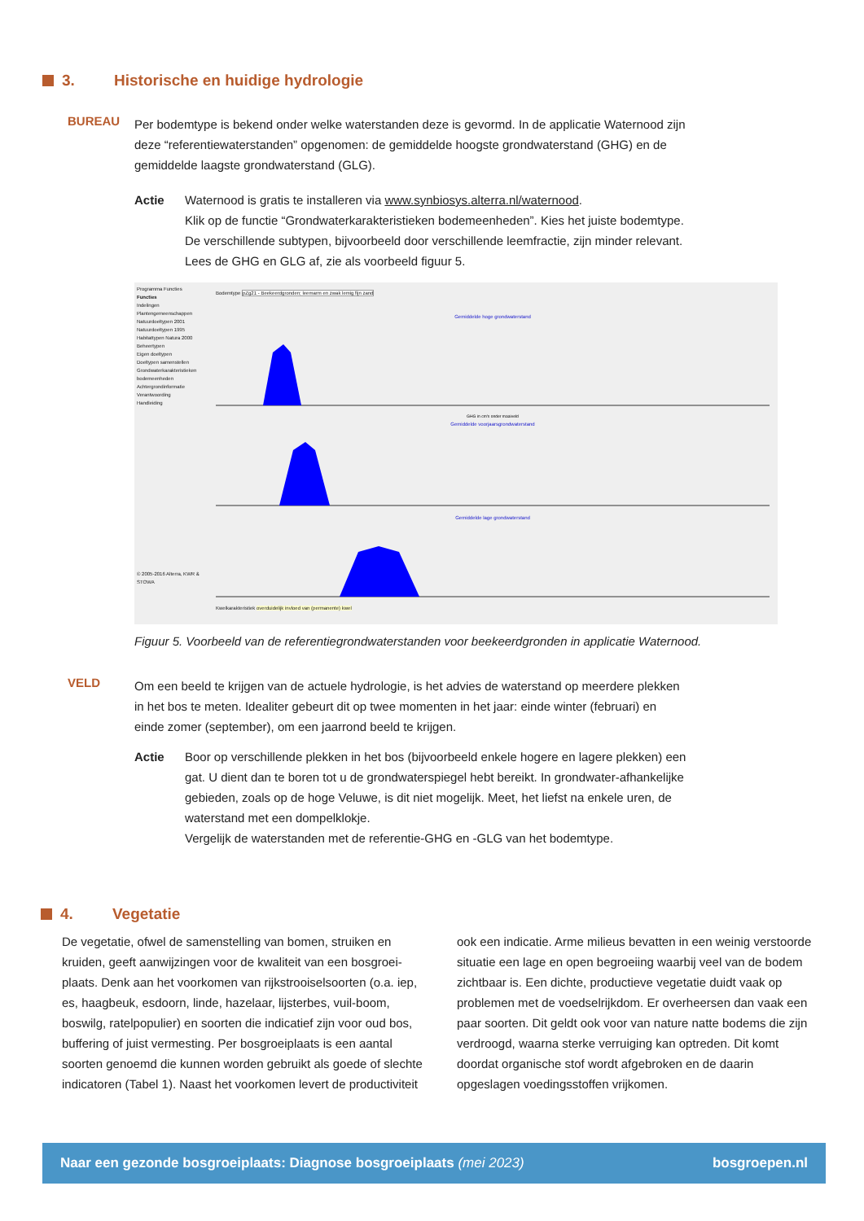3. Historische en huidige hydrologie
BUREAU
Per bodemtype is bekend onder welke waterstanden deze is gevormd. In de applicatie Waternood zijn deze “referentiewaterstanden” opgenomen: de gemiddelde hoogste grondwaterstand (GHG) en de gemiddelde laagste grondwaterstand (GLG).
Actie Waternood is gratis te installeren via www.synbiosys.alterra.nl/waternood.
Klik op de functie “Grondwaterkarakteristieken bodemeenheden”. Kies het juiste bodemtype. De verschillende subtypen, bijvoorbeeld door verschillende leemfractie, zijn minder relevant. Lees de GHG en GLG af, zie als voorbeeld figuur 5.
Programma Functies
Functies
Indelingen
Plantengemeenschappen
Natuurdoeltypen 2001
Natuurdoeltypen 1995
Habitattypen Natura 2000
Beheertypen
Eigen doeltypen
Doeltypen samenstellen
Grondwaterkarakteristieken bodemeenheden
Achtergrondinformatie
Verantwoording
Handleiding
© 2005-2016 Alterra, KWR & STOWA
Bodemtype pZg21 - Beekeerdgronden; leemarm en zwak lemig fijn zand
Gemiddelde hoge grondwaterstand
GHG in cm's onder maaiveld
Gemiddelde voorjaarsgrondwaterstand
Gemiddelde lage grondwaterstand
Kwelkarakteristiek overduidelijk invloed van (permanente) kwel
Figuur 5. Voorbeeld van de referentiegrondwaterstanden voor beekeerdgronden in applicatie Waternood.
VELD
Om een beeld te krijgen van de actuele hydrologie, is het advies de waterstand op meerdere plekken in het bos te meten. Idealiter gebeurt dit op twee momenten in het jaar: einde winter (februari) en einde zomer (september), om een jaarrond beeld te krijgen.
Actie Boor op verschillende plekken in het bos (bijvoorbeeld enkele hogere en lagere plekken) een gat. U dient dan te boren tot u de grondwaterspiegel hebt bereikt. In grondwater-afhankelijke gebieden, zoals op de hoge Veluwe, is dit niet mogelijk. Meet, het liefst na enkele uren, de waterstand met een dompelklokje.
Vergelijk de waterstanden met de referentie-GHG en -GLG van het bodemtype.
4. Vegetatie
De vegetatie, ofwel de samenstelling van bomen, struiken en kruiden, geeft aanwijzingen voor de kwaliteit van een bosgroei-plaats. Denk aan het voorkomen van rijkstrooiselsoorten (o.a. iep, es, haagbeuk, esdoorn, linde, hazelaar, lijsterbes, vuil-boom, boswilg, ratelpopulier) en soorten die indicatief zijn voor oud bos, buffering of juist vermesting. Per bosgroeiplaats is een aantal soorten genoemd die kunnen worden gebruikt als goede of slechte indicatoren (Tabel 1). Naast het voorkomen levert de productiviteit ook een indicatie. Arme milieus bevatten in een weinig verstoorde situatie een lage en open begroeiing waarbij veel van de bodem zichtbaar is. Een dichte, productieve vegetatie duidt vaak op problemen met de voedselrijkdom. Er overheersen dan vaak een paar soorten. Dit geldt ook voor van nature natte bodems die zijn verdroogd, waarna sterke verruiging kan optreden. Dit komt doordat organische stof wordt afgebroken en de daarin opgeslagen voedingsstoffen vrijkomen.
Naar een gezonde bosgroeiplaats: Diagnose bosgroeiplaats (mei 2023) bosgroepen.nl